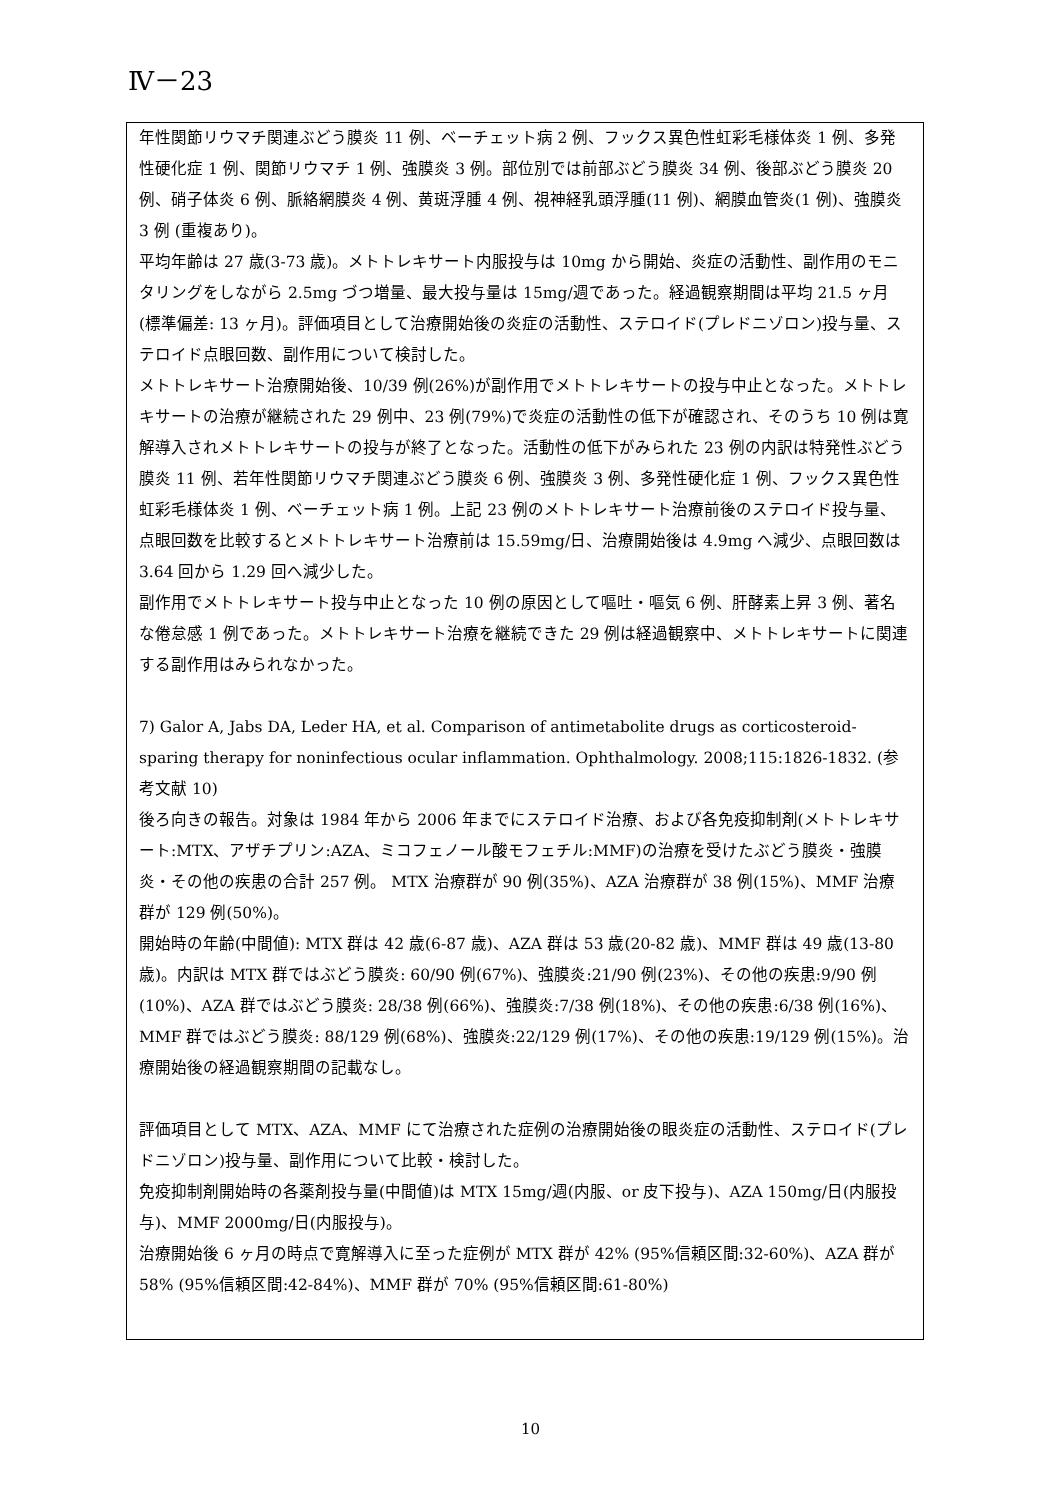Ⅳ－23
年性関節リウマチ関連ぶどう膜炎 11 例、ベーチェット病 2 例、フックス異色性虹彩毛様体炎 1 例、多発性硬化症 1 例、関節リウマチ 1 例、強膜炎 3 例。部位別では前部ぶどう膜炎 34 例、後部ぶどう膜炎 20 例、硝子体炎 6 例、脈絡網膜炎 4 例、黄斑浮腫 4 例、視神経乳頭浮腫(11 例)、網膜血管炎(1 例)、強膜炎 3 例 (重複あり)。
平均年齢は 27 歳(3-73 歳)。メトトレキサート内服投与は 10mg から開始、炎症の活動性、副作用のモニタリングをしながら 2.5mg づつ増量、最大投与量は 15mg/週であった。経過観察期間は平均 21.5 ヶ月(標準偏差: 13 ヶ月)。評価項目として治療開始後の炎症の活動性、ステロイド(プレドニゾロン)投与量、ステロイド点眼回数、副作用について検討した。
メトトレキサート治療開始後、10/39 例(26%)が副作用でメトトレキサートの投与中止となった。メトトレキサートの治療が継続された 29 例中、23 例(79%)で炎症の活動性の低下が確認され、そのうち 10 例は寛解導入されメトトレキサートの投与が終了となった。活動性の低下がみられた 23 例の内訳は特発性ぶどう膜炎 11 例、若年性関節リウマチ関連ぶどう膜炎 6 例、強膜炎 3 例、多発性硬化症 1 例、フックス異色性虹彩毛様体炎 1 例、ベーチェット病 1 例。上記 23 例のメトトレキサート治療前後のステロイド投与量、点眼回数を比較するとメトトレキサート治療前は 15.59mg/日、治療開始後は 4.9mg へ減少、点眼回数は 3.64 回から 1.29 回へ減少した。
副作用でメトトレキサート投与中止となった 10 例の原因として嘔吐・嘔気 6 例、肝酵素上昇 3 例、著名な倦怠感 1 例であった。メトトレキサート治療を継続できた 29 例は経過観察中、メトトレキサートに関連する副作用はみられなかった。
7) Galor A, Jabs DA, Leder HA, et al. Comparison of antimetabolite drugs as corticosteroid-sparing therapy for noninfectious ocular inflammation. Ophthalmology. 2008;115:1826-1832. (参考文献 10)
後ろ向きの報告。対象は 1984 年から 2006 年までにステロイド治療、および各免疫抑制剤(メトトレキサート:MTX、アザチプリン:AZA、ミコフェノール酸モフェチル:MMF)の治療を受けたぶどう膜炎・強膜炎・その他の疾患の合計 257 例。 MTX 治療群が 90 例(35%)、AZA 治療群が 38 例(15%)、MMF 治療群が 129 例(50%)。
開始時の年齢(中間値): MTX 群は 42 歳(6-87 歳)、AZA 群は 53 歳(20-82 歳)、MMF 群は 49 歳(13-80 歳)。内訳は MTX 群ではぶどう膜炎: 60/90 例(67%)、強膜炎:21/90 例(23%)、その他の疾患:9/90 例(10%)、AZA 群ではぶどう膜炎: 28/38 例(66%)、強膜炎:7/38 例(18%)、その他の疾患:6/38 例(16%)、MMF 群ではぶどう膜炎: 88/129 例(68%)、強膜炎:22/129 例(17%)、その他の疾患:19/129 例(15%)。治療開始後の経過観察期間の記載なし。
評価項目として MTX、AZA、MMF にて治療された症例の治療開始後の眼炎症の活動性、ステロイド(プレドニゾロン)投与量、副作用について比較・検討した。
免疫抑制剤開始時の各薬剤投与量(中間値)は MTX 15mg/週(内服、or 皮下投与)、AZA 150mg/日(内服投与)、MMF 2000mg/日(内服投与)。
治療開始後 6 ヶ月の時点で寛解導入に至った症例が MTX 群が 42% (95%信頼区間:32-60%)、AZA 群が 58% (95%信頼区間:42-84%)、MMF 群が 70% (95%信頼区間:61-80%)
10